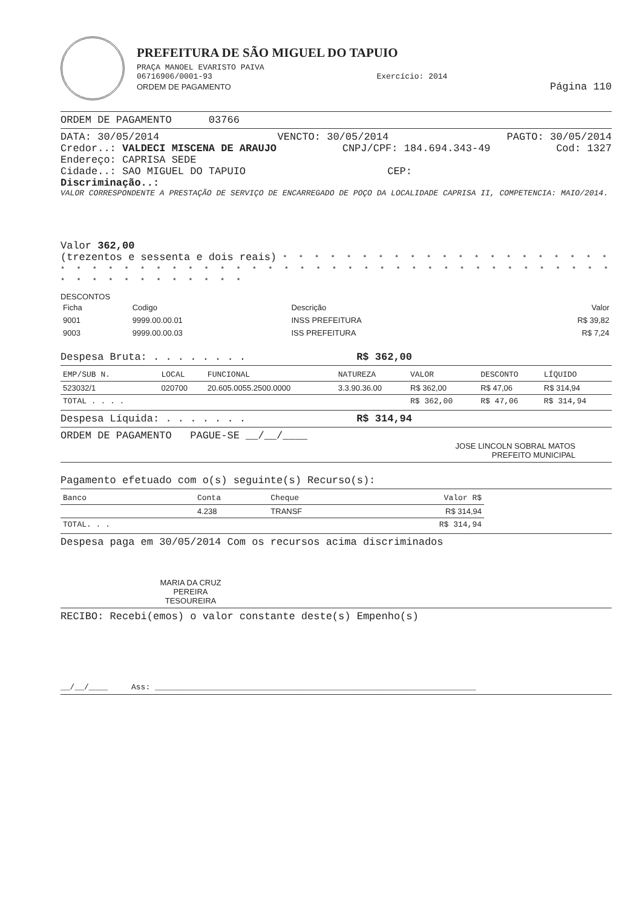PREFEITURA DE SÃO MIGUEL DO TAPUIO
PRAÇA MANOEL EVARISTO PAIVA
06716906/0001-93 Exercício: 2014
ORDEM DE PAGAMENTO Página 110
ORDEM DE PAGAMENTO 03766
DATA: 30/05/2014 VENCTO: 30/05/2014 PAGTO: 30/05/2014
Credor..: VALDECI MISCENA DE ARAUJO CNPJ/CPF: 184.694.343-49 Cod: 1327
Endereço: CAPRISA SEDE
Cidade..: SAO MIGUEL DO TAPUIO CEP:
Discriminação..:
VALOR CORRESPONDENTE A PRESTAÇÃO DE SERVIÇO DE ENCARREGADO DE POÇO DA LOCALIDADE CAPRISA II, COMPETENCIA: MAIO/2014.
Valor 362,00
(trezentos e sessenta e dois reais) * * * * * * * * * * * * * * * * * * * * * * * * * * * * * * * * * * * * * * * * * * * * * * * * * * * * * * * * * * * * * * * * * * * *
DESCONTOS
| Ficha | Codigo | Descrição | Valor |
| 9001 | 9999.00.00.01 | INSS PREFEITURA | R$ 39,82 |
| 9003 | 9999.00.00.03 | ISS PREFEITURA | R$ 7,24 |
Despesa Bruta: . . . . . . . . R$ 362,00
| EMP/SUB N. | LOCAL | FUNCIONAL | NATUREZA | VALOR | DESCONTO | LÍQUIDO |
| --- | --- | --- | --- | --- | --- | --- |
| 523032/1 | 020700 | 20.605.0055.2500.0000 | 3.3.90.36.00 | R$ 362,00 | R$ 47,06 | R$ 314,94 |
| TOTAL . . . . | | | | R$ 362,00 | R$ 47,06 | R$ 314,94 |
Despesa Líquida: . . . . . . . R$ 314,94
ORDEM DE PAGAMENTO PAGUE-SE __/__/____
JOSE LINCOLN SOBRAL MATOS
PREFEITO MUNICIPAL
Pagamento efetuado com o(s) seguinte(s) Recurso(s):
| Banco | Conta | Cheque | Valor R$ |
| --- | --- | --- | --- |
| | 4.238 | TRANSF | R$ 314,94 |
| TOTAL. . . | | | R$ 314,94 |
Despesa paga em 30/05/2014 Com os recursos acima discriminados
MARIA DA CRUZ PEREIRA
TESOUREIRA
RECIBO: Recebi(emos) o valor constante deste(s) Empenho(s)
__/__/____ Ass: ____________________________________________________________________